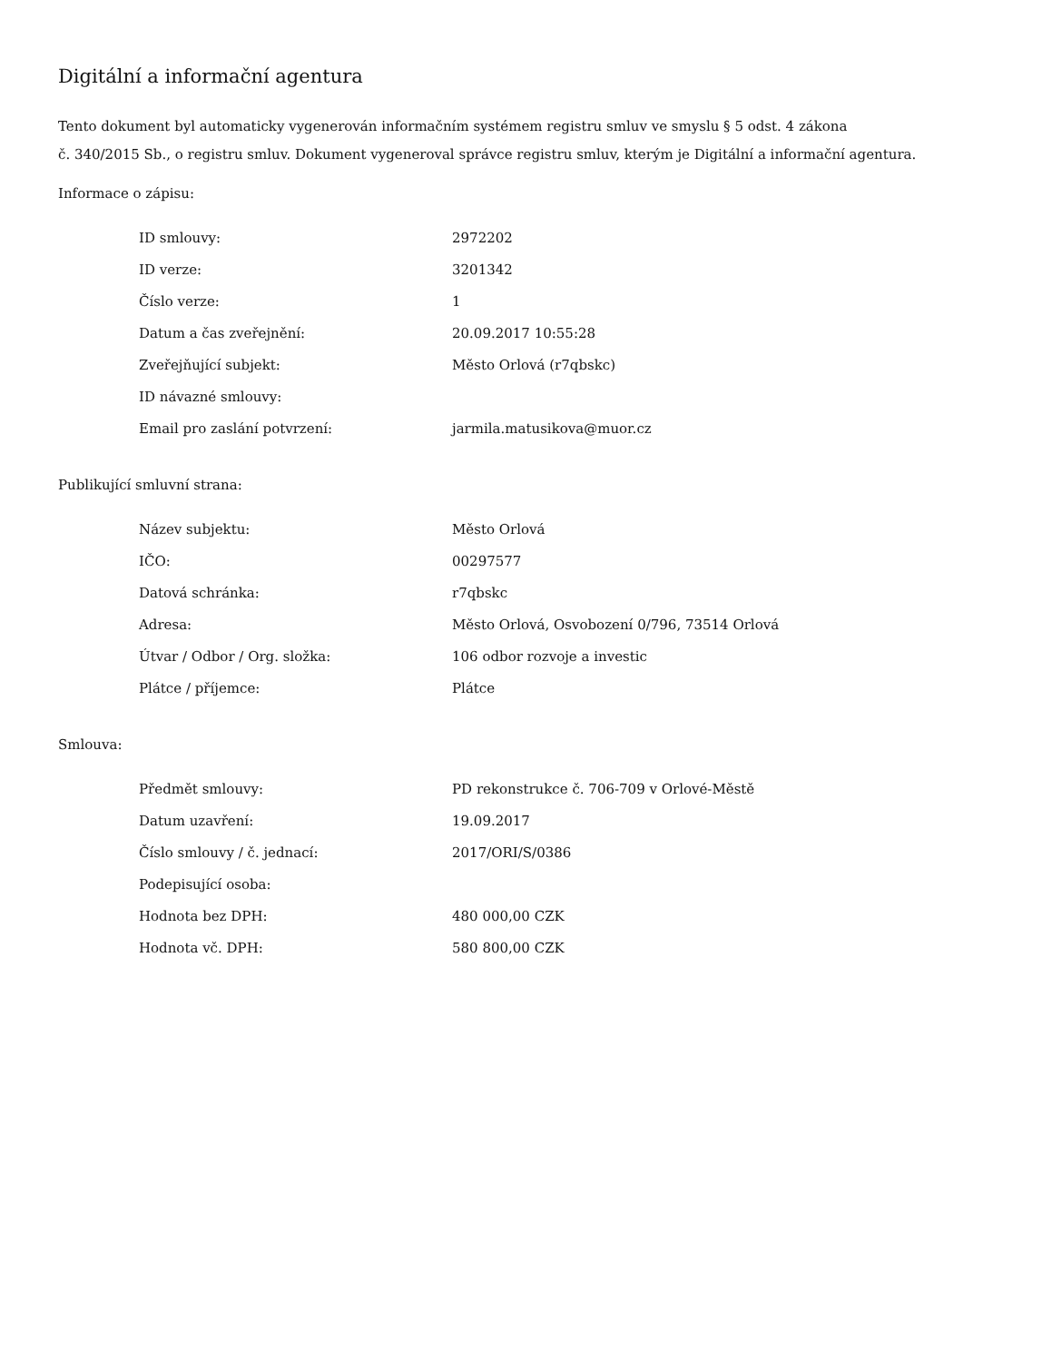Digitální a informační agentura
Tento dokument byl automaticky vygenerován informačním systémem registru smluv ve smyslu § 5 odst. 4 zákona
č. 340/2015 Sb., o registru smluv. Dokument vygeneroval správce registru smluv, kterým je Digitální a informační agentura.
Informace o zápisu:
| ID smlouvy: | 2972202 |
| ID verze: | 3201342 |
| Číslo verze: | 1 |
| Datum a čas zveřejnění: | 20.09.2017 10:55:28 |
| Zveřejňující subjekt: | Město Orlová (r7qbskc) |
| ID návazné smlouvy: | |
| Email pro zaslání potvrzení: | jarmila.matusikova@muor.cz |
Publikující smluvní strana:
| Název subjektu: | Město Orlová |
| IČO: | 00297577 |
| Datová schránka: | r7qbskc |
| Adresa: | Město Orlová, Osvobození 0/796, 73514 Orlová |
| Útvar / Odbor / Org. složka: | 106 odbor rozvoje a investic |
| Plátce / příjemce: | Plátce |
Smlouva:
| Předmět smlouvy: | PD rekonstrukce č. 706-709 v Orlové-Městě |
| Datum uzavření: | 19.09.2017 |
| Číslo smlouvy / č. jednací: | 2017/ORI/S/0386 |
| Podepisující osoba: | |
| Hodnota bez DPH: | 480 000,00 CZK |
| Hodnota vč. DPH: | 580 800,00 CZK |